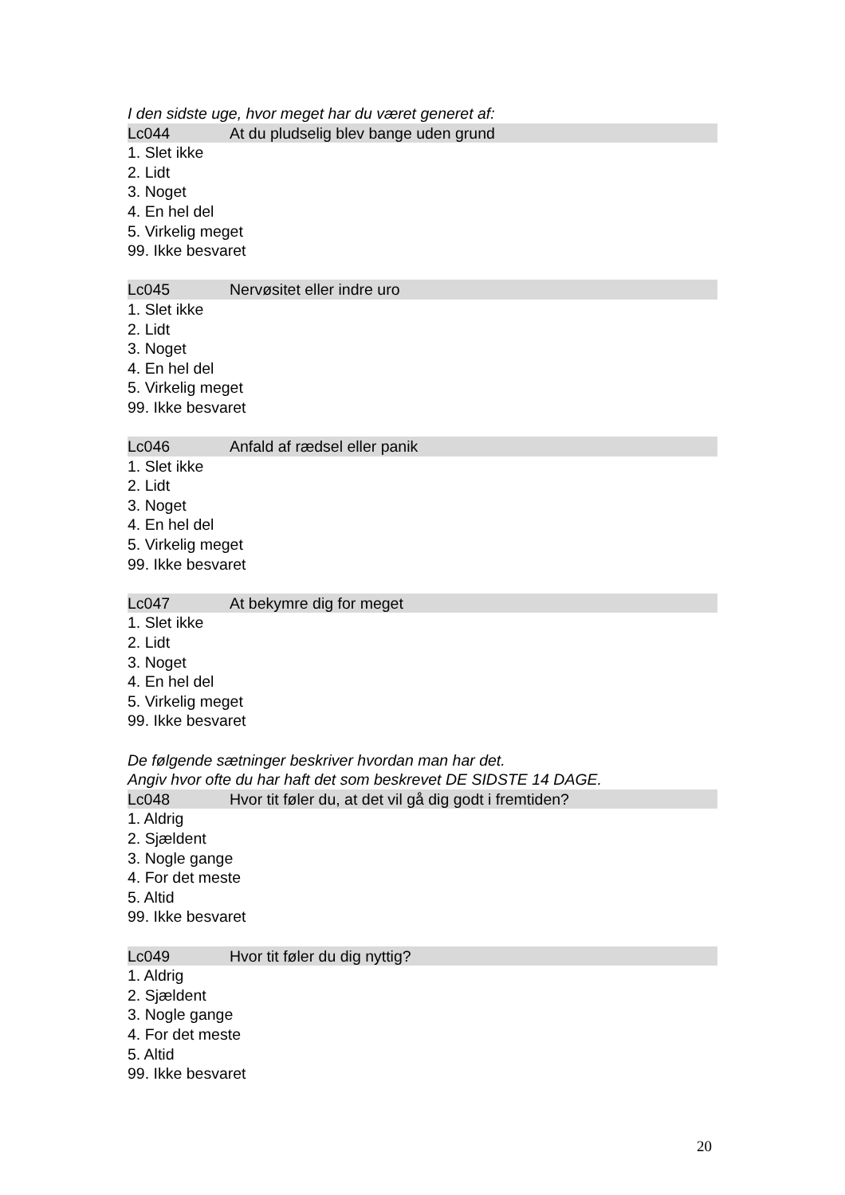I den sidste uge, hvor meget har du været generet af:
Lc044 At du pludselig blev bange uden grund
1. Slet ikke
2. Lidt
3. Noget
4. En hel del
5. Virkelig meget
99. Ikke besvaret
Lc045 Nervøsitet eller indre uro
1. Slet ikke
2. Lidt
3. Noget
4. En hel del
5. Virkelig meget
99. Ikke besvaret
Lc046 Anfald af rædsel eller panik
1. Slet ikke
2. Lidt
3. Noget
4. En hel del
5. Virkelig meget
99. Ikke besvaret
Lc047 At bekymre dig for meget
1. Slet ikke
2. Lidt
3. Noget
4. En hel del
5. Virkelig meget
99. Ikke besvaret
De følgende sætninger beskriver hvordan man har det.
Angiv hvor ofte du har haft det som beskrevet DE SIDSTE 14 DAGE.
Lc048 Hvor tit føler du, at det vil gå dig godt i fremtiden?
1. Aldrig
2. Sjældent
3. Nogle gange
4. For det meste
5. Altid
99. Ikke besvaret
Lc049 Hvor tit føler du dig nyttig?
1. Aldrig
2. Sjældent
3. Nogle gange
4. For det meste
5. Altid
99. Ikke besvaret
20